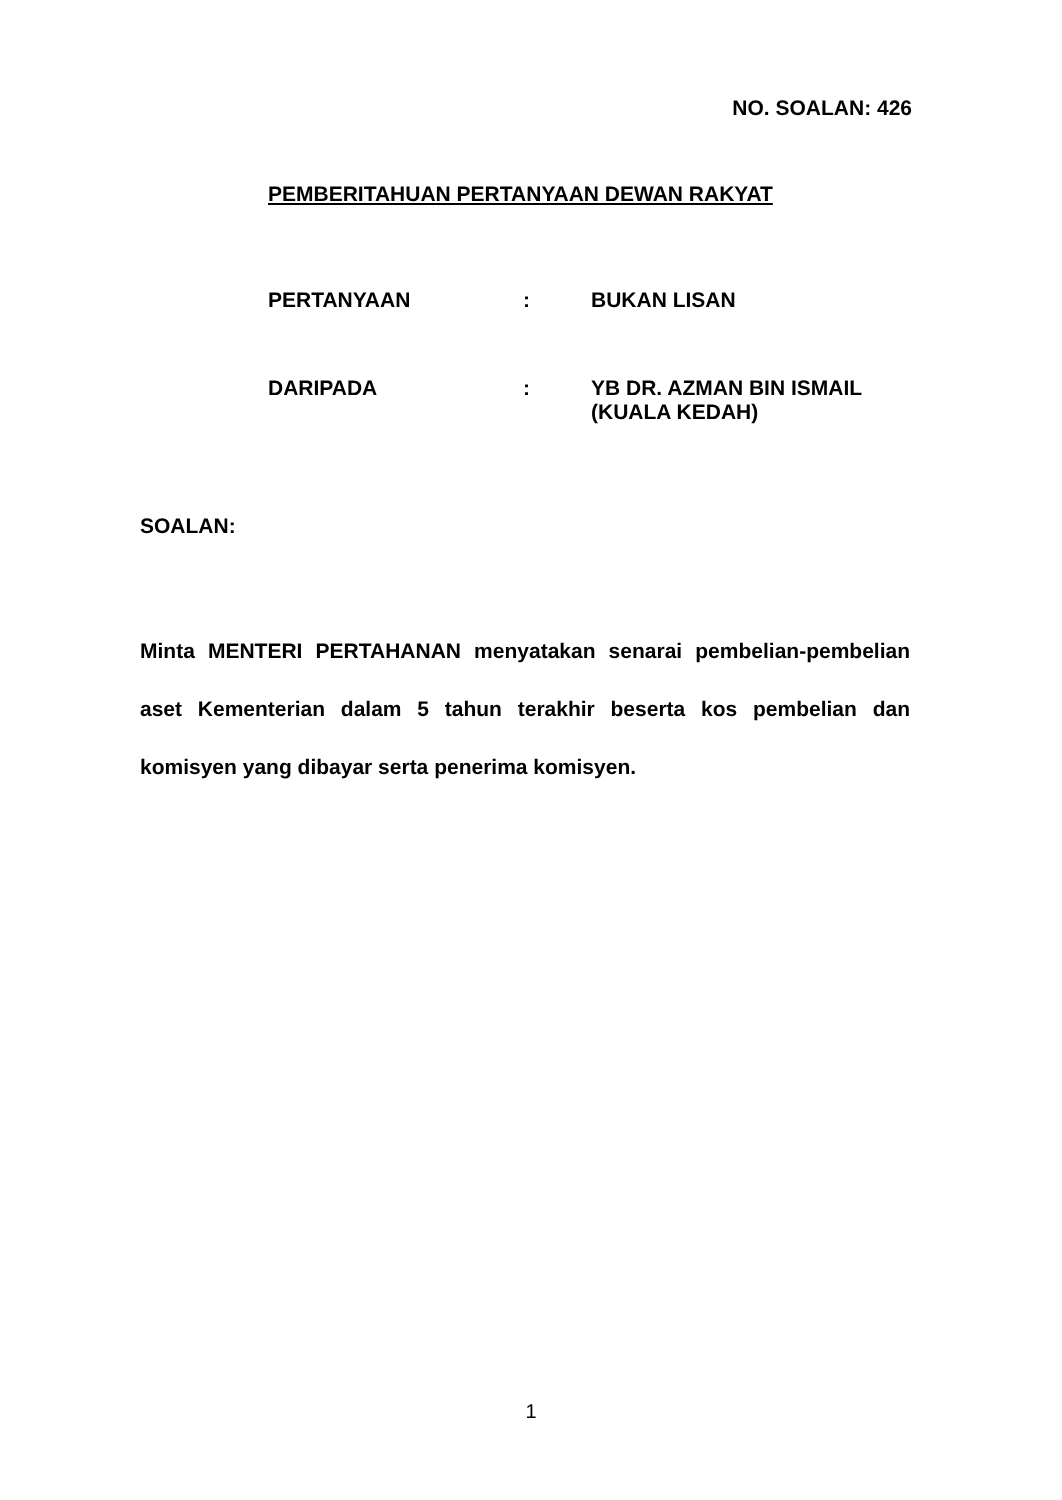NO. SOALAN: 426
PEMBERITAHUAN PERTANYAAN DEWAN RAKYAT
| PERTANYAAN | : | BUKAN LISAN |
| DARIPADA | : | YB DR. AZMAN BIN ISMAIL (KUALA KEDAH) |
SOALAN:
Minta MENTERI PERTAHANAN menyatakan senarai pembelian-pembelian aset Kementerian dalam 5 tahun terakhir beserta kos pembelian dan komisyen yang dibayar serta penerima komisyen.
1